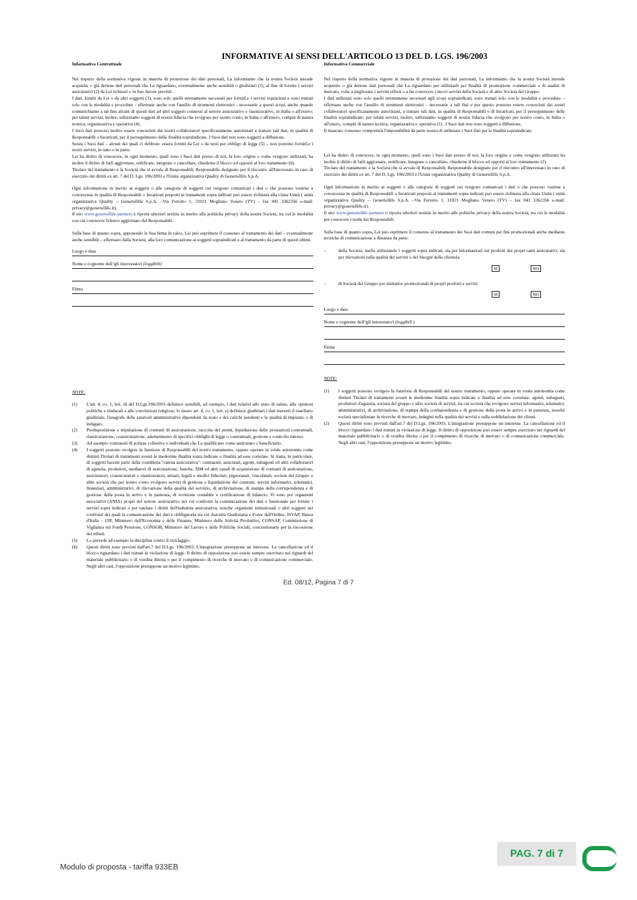INFORMATIVE AI SENSI DELL'ARTICOLO 13 DEL D. LGS. 196/2003
Informativa Contrattuale
Nel rispetto della normativa vigente in materia di protezione dei dati personali, La informiamo che la nostra Società intende acquisire o già detiene dati personali che La riguardano, eventualmente anche sensibili o giudiziari (1), al fine di fornire i servizi assicurativi (2) da Lei richiesti o in Suo favore previsti.
I dati, forniti da Lei o da altri soggetti (3), sono solo quelli strettamente necessari per fornirLe i servizi sopracitati e sono trattati solo con le modalità e procedure - effettuate anche con l'ausilio di strumenti elettronici - necessarie a questi scopi, anche quando comunichiamo a tal fine alcuni di questi dati ad altri soggetti connessi al settore assicurativo e riassicurativo, in Italia o all'estero; per taluni servizi, inoltre, utilizziamo soggetti di nostra fiducia che svolgono per nostro conto, in Italia o all'estero, compiti di natura tecnica, organizzativa e operativa (4).
I Suoi dati possono inoltre essere conosciuti dai nostri collaboratori specificatamente autorizzati a trattare tali dati, in qualità di Responsabili o Incaricati, per il perseguimento delle finalità sopraindicate. I Suoi dati non sono soggetti a diffusione.
Senza i Suoi dati – alcuni dei quali ci debbono essere forniti da Lei o da terzi per obbligo di legge (5) – non potremo fornirLe i nostri servizi, in tutto o in parte.
Lei ha diritto di conoscere, in ogni momento, quali sono i Suoi dati presso di noi, la loro origine e come vengono utilizzati; ha inoltre il diritto di farli aggiornare, rettificare, integrare o cancellare, chiederne il blocco ed opporsi al loro trattamento (6).
Titolare del trattamento è la Società che si avvale di Responsabili; Responsabile designato per il riscontro all'Interessato in caso di esercizio dei diritti ex art. 7 del D. Lgs. 196/2003 è l'Unità organizzativa Quality di Genertellife S.p.A.
Ogni informazione in merito ai soggetti o alle categorie di soggetti cui vengono comunicati i dati o che possono venirne a conoscenza in qualità di Responsabili o Incaricati preposti ai trattamenti sopra indicati può essere richiesta alla citata Unità ( unità organizzativa Quality – Genertellife S.p.A. –Via Ferretto 1, 31021 Mogliano Veneto (TV) – fax 041 3362356 e-mail: privacy@genertellife.it).
Il sito www.genertellife-partners.it riporta ulteriori notizie in merito alle politiche privacy della nostra Società, tra cui le modalità con cui conoscere l'elenco aggiornato dei Responsabili.
Sulla base di quanto sopra, apponendo la Sua firma in calce, Lei può esprimere il consenso al trattamento dei dati – eventualmente anche sensibili – effettuato dalla Società, alla loro comunicazione ai soggetti sopraindicati e al trattamento da parte di questi ultimi.
Luogo e data
Nome e cognome dell'/gli interessato/i (leggibili)
Firma
NOTE:
(1) L'art. 4, co. 1, lett. d) del D.Lgs.196/2003 definisce sensibili, ad esempio, i dati relativi allo stato di salute, alle opinioni politiche e sindacali e alle convinzioni religiose; lo stesso art. 4, co. 1, lett. e) definisce giudiziari i dati inerenti il casellario giudiziale, l'anagrafe delle sanzioni amministrative dipendenti da reato e dei carichi pendenti e la qualità di imputato o di indagato.
(2) Predisposizione e stipulazione di contratti di assicurazione, raccolta dei premi, liquidazione delle prestazioni contrattuali, riassicurazione, coassicurazione, adempimento di specifici obblighi di legge o contrattuali, gestione e controllo interno.
(3) Ad esempio contraenti di polizze collettive o individuali che La qualificano come assicurato o beneficiario.
(4) I soggetti possono svolgere la funzione di Responsabili del nostro trattamento, oppure operare in totale autonomia come distinti Titolari di trattamenti aventi le medesime finalità sopra indicate o finalità ad esse correlate. Si tratta, in particolare, di soggetti facenti parte della cosiddetta "catena assicurativa": contraenti, assicurati, agenti, subagenti ed altri collaboratori di agenzia, produttori, mediatori di assicurazione, banche, SIM ed altri canali di acquisizione di contratti di assicurazione, assicuratori, coassicuratori e riassicuratori, attuari, legali e medici fiduciari, pignoratari, vincolatari, società del Gruppo e altre società che per nostro conto svolgono servizi di gestione e liquidazione dei contratti, servizi informatici, telematici, finanziari, amministrativi, di rilevazione della qualità del servizio, di archiviazione, di stampa della corrispondenza e di gestione della posta in arrivo e in partenza, di revisione contabile e certificazione di bilancio. Vi sono poi organismi associativi (ANIA) propri del settore assicurativo nei cui confronti la comunicazione dei dati è funzionale per fornire i servizi sopra indicati o per tutelare i diritti dell'industria assicurativa, nonché organismi istituzionali o altri soggetti nei confronti dei quali la comunicazione dei dati è obbligatoria tra cui Autorità Giudiziaria e Forze dell'Ordine, ISVAP, Banca d'Italia – UIF, Ministero dell'Economia e delle Finanze, Ministero delle Attività Produttive, CONSAP, Commissione di Vigilanza sui Fondi Pensione, CONSOB, Ministero del Lavoro e delle Politiche Sociali, concessionarie per la riscossione dei tributi.
(5) Lo prevede ad esempio la disciplina contro il riciclaggio.
(6) Questi diritti sono previsti dall'art.7 del D.Lgs. 196/2003. L'integrazione presuppone un interesse. La cancellazione ed il blocco riguardano i dati trattati in violazione di legge. Il diritto di opposizione può essere sempre esercitato nei riguardi del materiale pubblicitario o di vendita diretta o per il compimento di ricerche di mercato o di comunicazione commerciale. Negli altri casi, l'opposizione presuppone un motivo legittimo.
Informativa Commerciale
Nel rispetto della normativa vigente in materia di protezione dei dati personali, La informiamo che la nostra Società intende acquisire o già detiene dati personali che La riguardano per utilizzarli per finalità di promozione commerciale e di analisi di mercato, volte a migliorare i servizi offerti o a far conoscere i nuovi servizi della Società e di altre Società del Gruppo.
I dati utilizzati sono solo quelli strettamente necessari agli scopi sopraindicati, sono trattati solo con le modalità e procedure – effettuate anche con l'ausilio di strumenti elettronici - necessarie a tali fini e per questo possono essere conosciuti dai nostri collaboratori specificatamente autorizzati, a trattare tali dati, in qualità di Responsabili o di Incaricati, per il perseguimento delle finalità sopraindicate; per taluni servizi, inoltre, utilizziamo soggetti di nostra fiducia che svolgono per nostro conto, in Italia o all'estero, compiti di natura tecnica, organizzativa e operativa (1) . I Suoi dati non sono soggetti a diffusione.
Il mancato consenso comporterà l'impossibilità da parte nostra di utilizzare i Suoi dati per le finalità sopraindicate.
Lei ha diritto di conoscere, in ogni momento, quali sono i Suoi dati presso di noi, la loro origine e come vengono utilizzati; ha inoltre il diritto di farli aggiornare, rettificare, integrare o cancellare, chiederne il blocco ed opporsi al loro trattamento (2).
Titolare del trattamento è la Società che si avvale di Responsabili; Responsabile designato per il riscontro all'interessato in caso di esercizio dei diritti ex art. 7 del D. Lgs. 196/2003 è l'Unità organizzativa Quality di Genertellife S.p.A.
Ogni informazione in merito ai soggetti o alle categorie di soggetti cui vengono comunicati i dati o che possono venirne a conoscenza in qualità di Responsabili o Incaricati preposti ai trattamenti sopra indicati può essere richiesta alla citata Unità ( unità organizzativa Quality – Genertellife S.p.A. –Via Ferretto 1, 31021 Mogliano Veneto (TV) – fax 041 3362356 e-mail: privacy@genertellife.it).
Il sito www.genertellife-partners.it riporta ulteriori notizie in merito alle politiche privacy della nostra Società, tra cui le modalità per conoscere i nomi dei Responsabili.
Sulla base di quanto sopra, Lei può esprimere il consenso al trattamento dei Suoi dati comuni per fini promozionali anche mediante tecniche di comunicazione a distanza da parte:
- della Società, anche utilizzando i soggetti sopra indicati, sia per informazioni sui prodotti dei propri rami assicurativi, sia per rilevazioni sulla qualità dei servizi o dei bisogni della clientela
SI NO
- di Società del Gruppo per iniziative promozionali di propri prodotti e servizi
SI NO
Luogo e data
Nome e cognome dell'/gli interessato/i (leggibili )
Firma
NOTE:
(1) I soggetti possono svolgere la funzione di Responsabili del nostro trattamento, oppure operare in totale autonomia come distinti Titolari di trattamenti aventi le medesime finalità sopra indicate o finalità ad esse correlate: agenti, subagenti, produttori d'agenzia, società del gruppo e altre società di servizi, tra cui società che svolgono servizi informatici, telematici, amministrativi, di archiviazione, di stampa della corrispondenza e di gestione della posta in arrivo e in partenza, nonché società specializzate in ricerche di mercato, indagini sulla qualità dei servizi e sulla soddisfazione dei clienti.
(2) Questi diritti sono previsti dall'art.7 del D.Lgs. 196/2003. L'integrazione presuppone un interesse. La cancellazione ed il blocco riguardano i dati trattati in violazione di legge. Il diritto di opposizione può essere sempre esercitato nei riguardi del materiale pubblicitario o di vendita diretta o per il compimento di ricerche di mercato o di comunicazione commerciale. Negli altri casi, l'opposizione presuppone un motivo legittimo.
Ed. 08/12, Pagina 7 di 7
Modulo di proposta - tariffa 933EB
PAG. 7 di 7